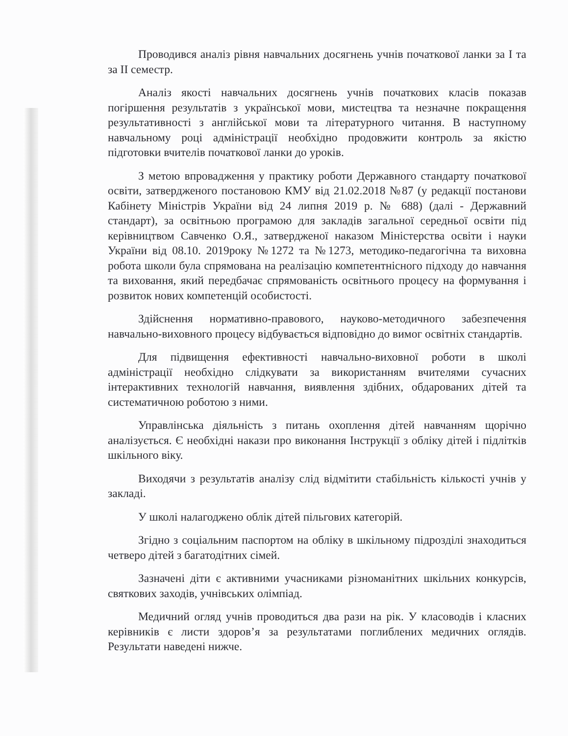Проводився аналіз рівня навчальних досягнень учнів початкової ланки за І та за ІІ семестр.
Аналіз якості навчальних досягнень учнів початкових класів показав погіршення результатів з української мови, мистецтва та незначне покращення результативності з англійської мови та літературного читання. В наступному навчальному році адміністрації необхідно продовжити контроль за якістю підготовки вчителів початкової ланки до уроків.
З метою впровадження у практику роботи Державного стандарту початкової освіти, затвердженого постановою КМУ від 21.02.2018 №87 (у редакції постанови Кабінету Міністрів України від 24 липня 2019 р. № 688) (далі - Державний стандарт), за освітньою програмою для закладів загальної середньої освіти під керівництвом Савченко О.Я., затвердженої наказом Міністерства освіти і науки України від 08.10. 2019року №1272 та №1273, методико-педагогічна та виховна робота школи була спрямована на реалізацію компетентнісного підходу до навчання та виховання, який передбачає спрямованість освітнього процесу на формування і розвиток нових компетенцій особистості.
Здійснення нормативно-правового, науково-методичного забезпечення навчально-виховного процесу відбувається відповідно до вимог освітніх стандартів.
Для підвищення ефективності навчально-виховної роботи в школі адміністрації необхідно слідкувати за використанням вчителями сучасних інтерактивних технологій навчання, виявлення здібних, обдарованих дітей та систематичною роботою з ними.
Управлінська діяльність з питань охоплення дітей навчанням щорічно аналізується. Є необхідні накази про виконання Інструкції з обліку дітей і підлітків шкільного віку.
Виходячи з результатів аналізу слід відмітити стабільність кількості учнів у закладі.
У школі налагоджено облік дітей пільгових категорій.
Згідно з соціальним паспортом на обліку в шкільному підрозділі знаходиться четверо дітей з багатодітних сімей.
Зазначені діти є активними учасниками різноманітних шкільних конкурсів, святкових заходів, учнівських олімпіад.
Медичний огляд учнів проводиться два рази на рік. У класоводів і класних керівників є листи здоров’я за результатами поглиблених медичних оглядів. Результати наведені нижче.